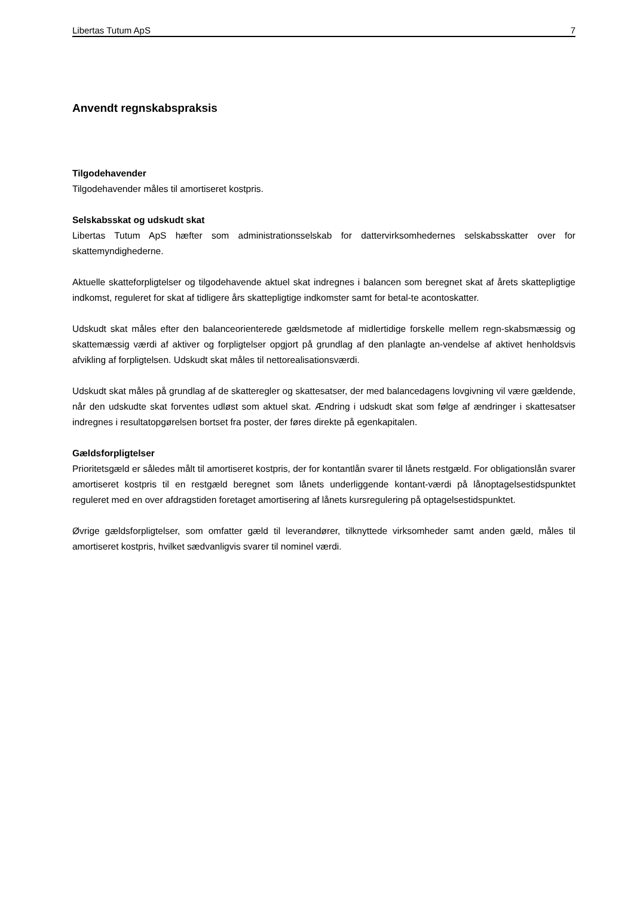Libertas Tutum ApS 7
Anvendt regnskabspraksis
Tilgodehavender
Tilgodehavender måles til amortiseret kostpris.
Selskabsskat og udskudt skat
Libertas Tutum ApS hæfter som administrationsselskab for dattervirksomhedernes selskabsskatter over for skattemyndighederne.
Aktuelle skatteforpligtelser og tilgodehavende aktuel skat indregnes i balancen som beregnet skat af årets skattepligtige indkomst, reguleret for skat af tidligere års skattepligtige indkomster samt for betal-te acontoskatter.
Udskudt skat måles efter den balanceorienterede gældsmetode af midlertidige forskelle mellem regn-skabsmæssig og skattemæssig værdi af aktiver og forpligtelser opgjort på grundlag af den planlagte an-vendelse af aktivet henholdsvis afvikling af forpligtelsen. Udskudt skat måles til nettorealisationsværdi.
Udskudt skat måles på grundlag af de skatteregler og skattesatser, der med balancedagens lovgivning vil være gældende, når den udskudte skat forventes udløst som aktuel skat. Ændring i udskudt skat som følge af ændringer i skattesatser indregnes i resultatopgørelsen bortset fra poster, der føres direkte på egenkapitalen.
Gældsforpligtelser
Prioritetsgæld er således målt til amortiseret kostpris, der for kontantlån svarer til lånets restgæld. For obligationslån svarer amortiseret kostpris til en restgæld beregnet som lånets underliggende kontant-værdi på lånoptagelsestidspunktet reguleret med en over afdragstiden foretaget amortisering af lånets kursregulering på optagelsestidspunktet.
Øvrige gældsforpligtelser, som omfatter gæld til leverandører, tilknyttede virksomheder samt anden gæld, måles til amortiseret kostpris, hvilket sædvanligvis svarer til nominel værdi.